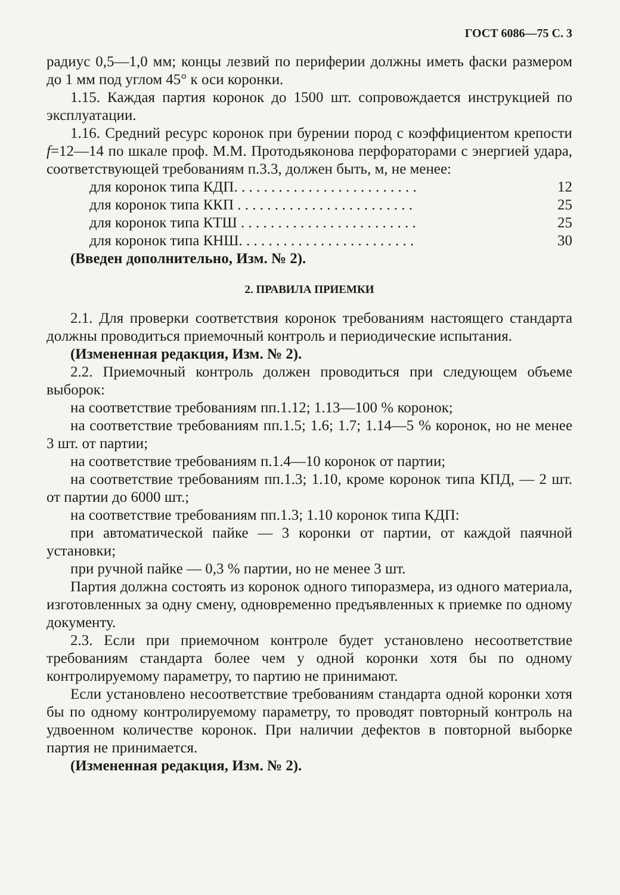ГОСТ 6086—75 С. 3
радиус 0,5—1,0 мм; концы лезвий по периферии должны иметь фаски размером до 1 мм под углом 45° к оси коронки.
1.15. Каждая партия коронок до 1500 шт. сопровождается инструкцией по эксплуатации.
1.16. Средний ресурс коронок при бурении пород с коэффициентом крепости f=12—14 по шкале проф. М.М. Протодьяконова перфораторами с энергией удара, соответствующей требованиям п.3.3, должен быть, м, не менее:
для коронок типа КДП. . . . . . . . . . . . . . . . . . . . . . . . . 12
для коронок типа ККП . . . . . . . . . . . . . . . . . . . . . . . . 25
для коронок типа КТШ . . . . . . . . . . . . . . . . . . . . . . . . 25
для коронок типа КНШ. . . . . . . . . . . . . . . . . . . . . . . . 30
(Введен дополнительно, Изм. № 2).
2. ПРАВИЛА ПРИЕМКИ
2.1. Для проверки соответствия коронок требованиям настоящего стандарта должны проводиться приемочный контроль и периодические испытания.
(Измененная редакция, Изм. № 2).
2.2. Приемочный контроль должен проводиться при следующем объеме выборок:
на соответствие требованиям пп.1.12; 1.13—100 % коронок;
на соответствие требованиям пп.1.5; 1.6; 1.7; 1.14—5 % коронок, но не менее 3 шт. от партии;
на соответствие требованиям п.1.4—10 коронок от партии;
на соответствие требованиям пп.1.3; 1.10, кроме коронок типа КПД, — 2 шт. от партии до 6000 шт.;
на соответствие требованиям пп.1.3; 1.10 коронок типа КДП:
при автоматической пайке — 3 коронки от партии, от каждой паячной установки;
при ручной пайке — 0,3 % партии, но не менее 3 шт.
Партия должна состоять из коронок одного типоразмера, из одного материала, изготовленных за одну смену, одновременно предъявленных к приемке по одному документу.
2.3. Если при приемочном контроле будет установлено несоответствие требованиям стандарта более чем у одной коронки хотя бы по одному контролируемому параметру, то партию не принимают.
Если установлено несоответствие требованиям стандарта одной коронки хотя бы по одному контролируемому параметру, то проводят повторный контроль на удвоенном количестве коронок. При наличии дефектов в повторной выборке партия не принимается.
(Измененная редакция, Изм. № 2).